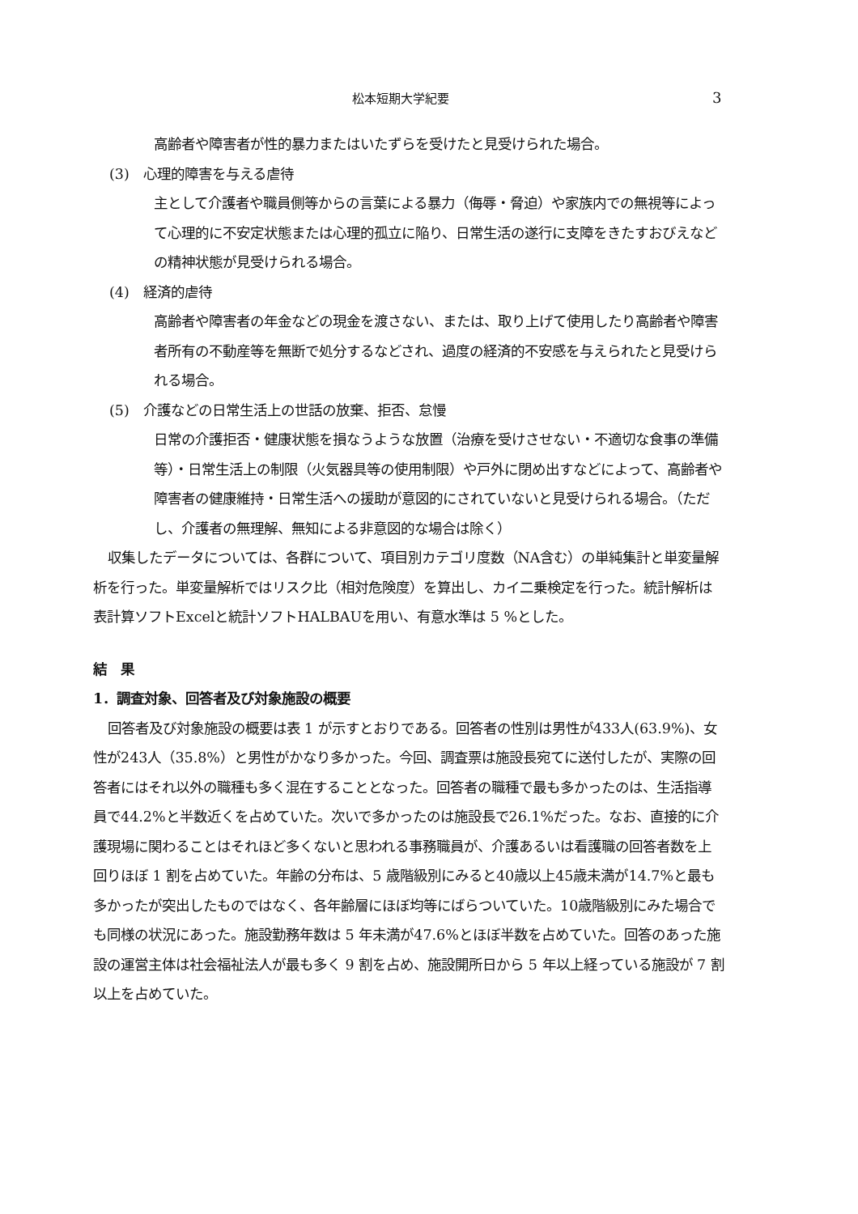松本短期大学紀要 3
高齢者や障害者が性的暴力またはいたずらを受けたと見受けられた場合。
(3)　心理的障害を与える虐待
主として介護者や職員側等からの言葉による暴力（侮辱・脅迫）や家族内での無視等によって心理的に不安定状態または心理的孤立に陥り、日常生活の遂行に支障をきたすおびえなどの精神状態が見受けられる場合。
(4)　経済的虐待
高齢者や障害者の年金などの現金を渡さない、または、取り上げて使用したり高齢者や障害者所有の不動産等を無断で処分するなどされ、過度の経済的不安感を与えられたと見受けられる場合。
(5)　介護などの日常生活上の世話の放棄、拒否、怠慢
日常の介護拒否・健康状態を損なうような放置（治療を受けさせない・不適切な食事の準備等）・日常生活上の制限（火気器具等の使用制限）や戸外に閉め出すなどによって、高齢者や障害者の健康維持・日常生活への援助が意図的にされていないと見受けられる場合。（ただし、介護者の無理解、無知による非意図的な場合は除く）
収集したデータについては、各群について、項目別カテゴリ度数（NA含む）の単純集計と単変量解析を行った。単変量解析ではリスク比（相対危険度）を算出し、カイ二乗検定を行った。統計解析は表計算ソフトExcelと統計ソフトHALBAUを用い、有意水準は 5 %とした。
結　果
1．調査対象、回答者及び対象施設の概要
回答者及び対象施設の概要は表 1 が示すとおりである。回答者の性別は男性が433人(63.9%)、女性が243人（35.8%）と男性がかなり多かった。今回、調査票は施設長宛てに送付したが、実際の回答者にはそれ以外の職種も多く混在することとなった。回答者の職種で最も多かったのは、生活指導員で44.2%と半数近くを占めていた。次いで多かったのは施設長で26.1%だった。なお、直接的に介護現場に関わることはそれほど多くないと思われる事務職員が、介護あるいは看護職の回答者数を上回りほぼ 1 割を占めていた。年齢の分布は、5 歳階級別にみると40歳以上45歳未満が14.7%と最も多かったが突出したものではなく、各年齢層にほぼ均等にばらついていた。10歳階級別にみた場合でも同様の状況にあった。施設勤務年数は 5 年未満が47.6%とほぼ半数を占めていた。回答のあった施設の運営主体は社会福祉法人が最も多く 9 割を占め、施設開所日から 5 年以上経っている施設が 7 割以上を占めていた。